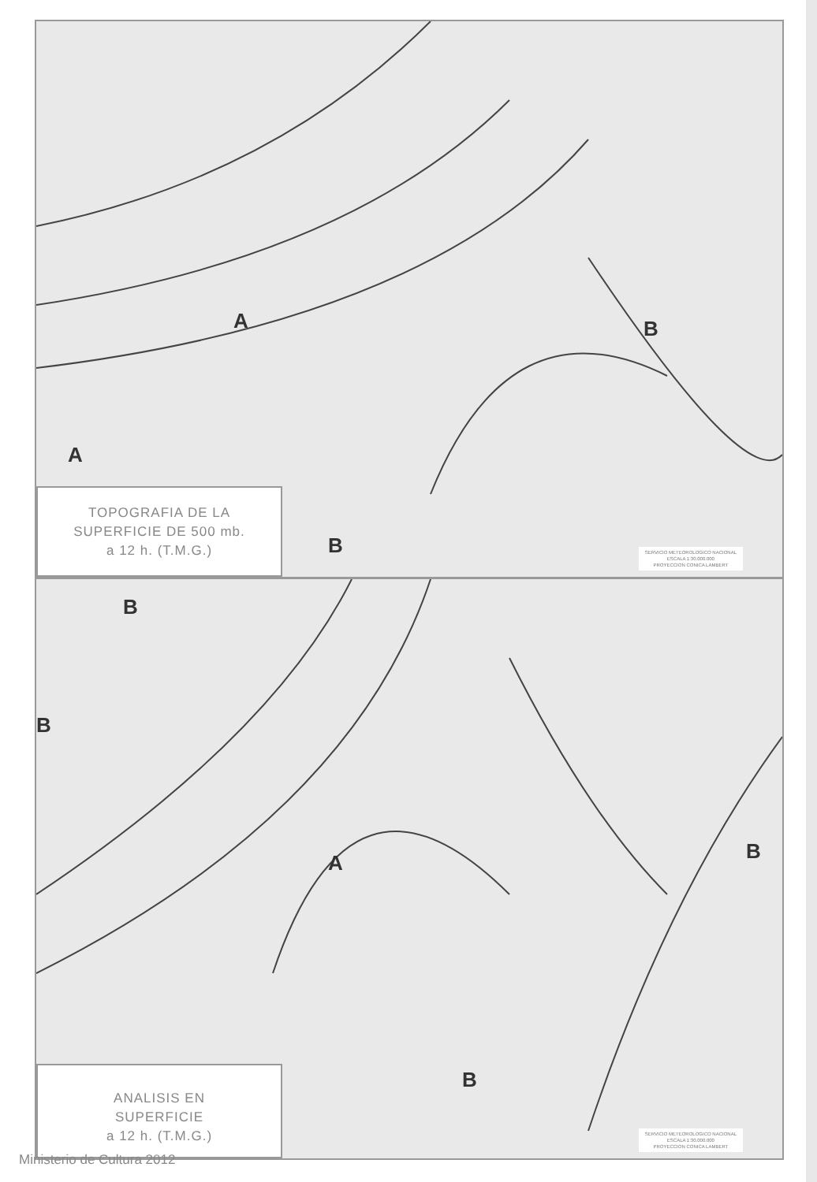A
A
B
B
TOPOGRAFIA DE LA
SUPERFICIE DE 500 mb.
a 12 h. (T.M.G.)
SERVICIO METEOROLOGICO NACIONAL
ESCALA 1:30.000.000
PROYECCION CONICA LAMBERT
B
B
A B
B
ANALISIS EN
SUPERFICIE
a 12 h. (T.M.G.)
SERVICIO METEOROLOGICO NACIONAL
ESCALA 1:30.000.000
PROYECCION CONICA LAMBERT
Ministerio de Cultura 2012